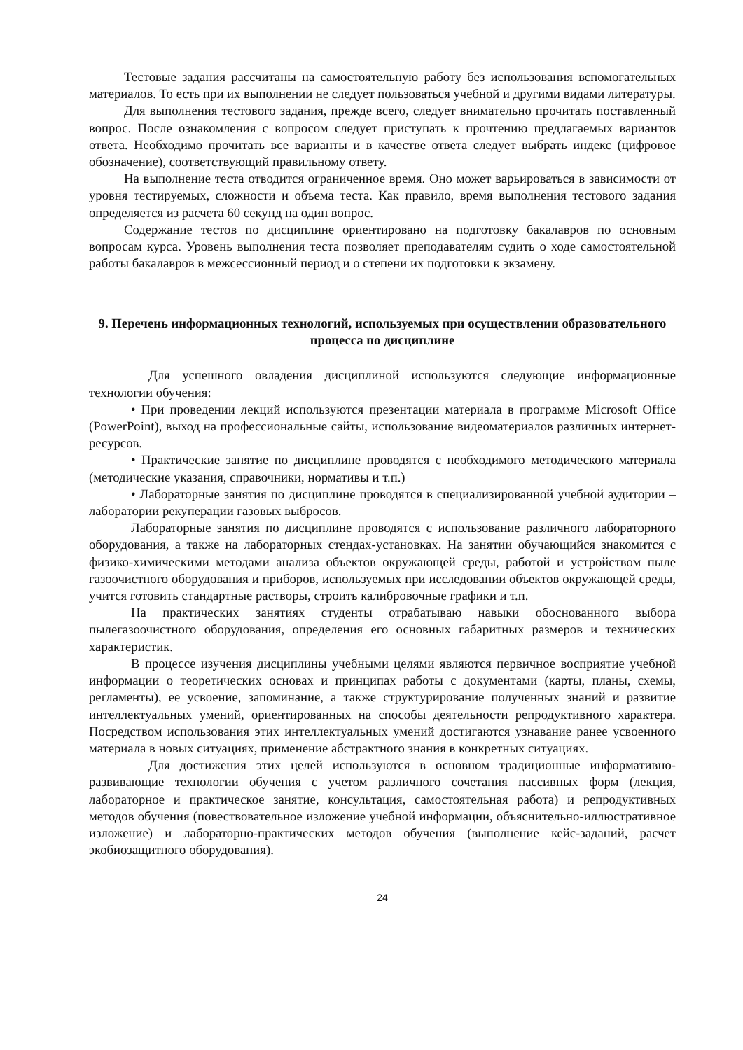Тестовые задания рассчитаны на самостоятельную работу без использования вспомогательных материалов. То есть при их выполнении не следует пользоваться учебной и другими видами литературы.
Для выполнения тестового задания, прежде всего, следует внимательно прочитать поставленный вопрос. После ознакомления с вопросом следует приступать к прочтению предлагаемых вариантов ответа. Необходимо прочитать все варианты и в качестве ответа следует выбрать индекс (цифровое обозначение), соответствующий правильному ответу.
На выполнение теста отводится ограниченное время. Оно может варьироваться в зависимости от уровня тестируемых, сложности и объема теста. Как правило, время выполнения тестового задания определяется из расчета 60 секунд на один вопрос.
Содержание тестов по дисциплине ориентировано на подготовку бакалавров по основным вопросам курса. Уровень выполнения теста позволяет преподавателям судить о ходе самостоятельной работы бакалавров в межсессионный период и о степени их подготовки к экзамену.
9. Перечень информационных технологий, используемых при осуществлении образовательного процесса по дисциплине
Для успешного овладения дисциплиной используются следующие информационные технологии обучения:
• При проведении лекций используются презентации материала в программе Microsoft Office (PowerPoint), выход на профессиональные сайты, использование видеоматериалов различных интернет-ресурсов.
• Практические занятие по дисциплине проводятся с необходимого методического материала (методические указания, справочники, нормативы и т.п.)
• Лабораторные занятия по дисциплине проводятся в специализированной учебной аудитории – лаборатории рекуперации газовых выбросов.
Лабораторные занятия по дисциплине проводятся с использование различного лабораторного оборудования, а также на лабораторных стендах-установках. На занятии обучающийся знакомится с физико-химическими методами анализа объектов окружающей среды, работой и устройством пыле газоочистного оборудования и приборов, используемых при исследовании объектов окружающей среды, учится готовить стандартные растворы, строить калибровочные графики и т.п.
На практических занятиях студенты отрабатываю навыки обоснованного выбора пылегазоочистного оборудования, определения его основных габаритных размеров и технических характеристик.
В процессе изучения дисциплины учебными целями являются первичное восприятие учебной информации о теоретических основах и принципах работы с документами (карты, планы, схемы, регламенты), ее усвоение, запоминание, а также структурирование полученных знаний и развитие интеллектуальных умений, ориентированных на способы деятельности репродуктивного характера. Посредством использования этих интеллектуальных умений достигаются узнавание ранее усвоенного материала в новых ситуациях, применение абстрактного знания в конкретных ситуациях.
Для достижения этих целей используются в основном традиционные информативно-развивающие технологии обучения с учетом различного сочетания пассивных форм (лекция, лабораторное и практическое занятие, консультация, самостоятельная работа) и репродуктивных методов обучения (повествовательное изложение учебной информации, объяснительно-иллюстративное изложение) и лабораторно-практических методов обучения (выполнение кейс-заданий, расчет экобиозащитного оборудования).
24